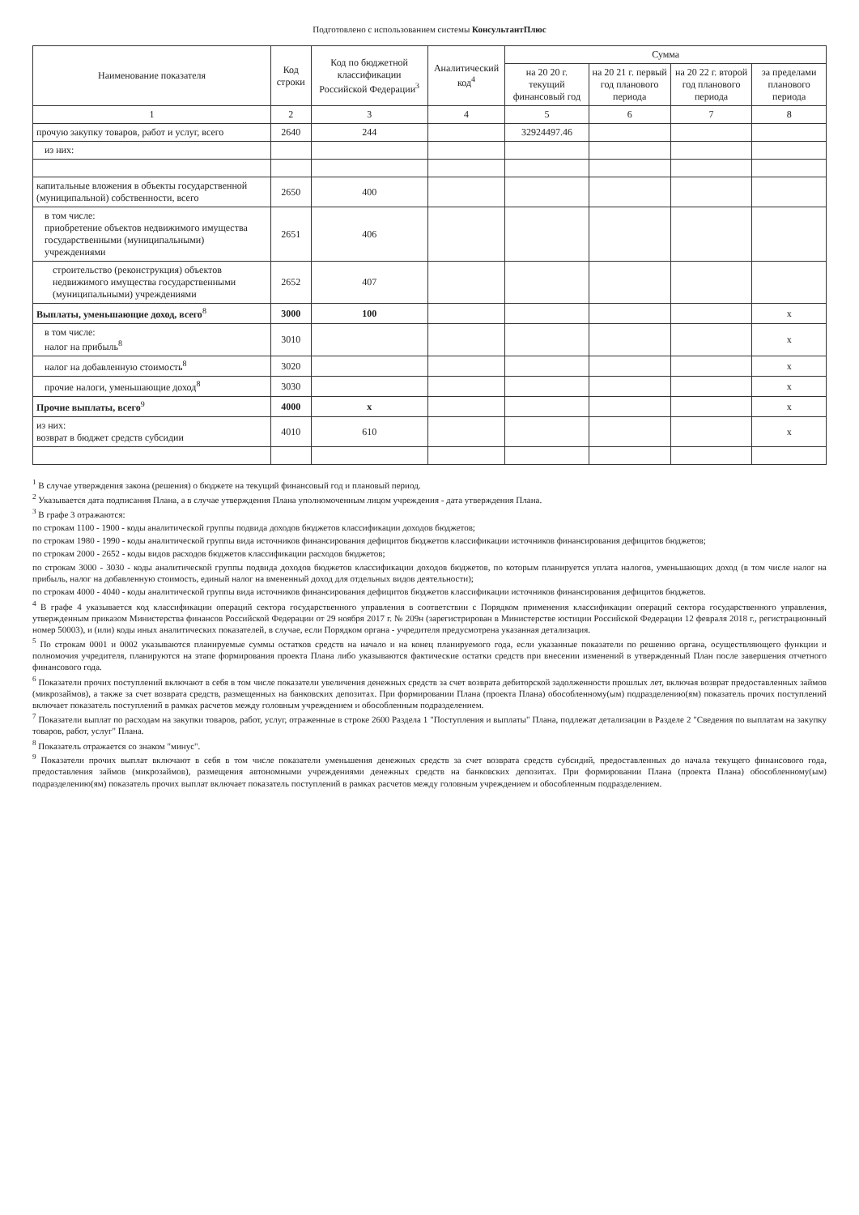Подготовлено с использованием системы КонсультантПлюс
| Наименование показателя | Код строки | Код по бюджетной классификации Российской Федерации<sup>3</sup> | Аналитический код<sup>4</sup> | Сумма | | | |
| --- | --- | --- | --- | --- | --- | --- | --- |
| | | | | на 20 20 г. текущий финансовый год | на 20 21 г. первый год планового периода | на 20 22 г. второй год планового периода | за пределами планового периода |
| 1 | 2 | 3 | 4 | 5 | 6 | 7 | 8 |
| прочую закупку товаров, работ и услуг, всего | 2640 | 244 | | 32924497.46 | | | |
| из них: | | | | | | | |
| капитальные вложения в объекты государственной (муниципальной) собственности, всего | 2650 | 400 | | | | | |
| в том числе: приобретение объектов недвижимого имущества государственными (муниципальными) учреждениями | 2651 | 406 | | | | | |
| строительство (реконструкция) объектов недвижимого имущества государственными (муниципальными) учреждениями | 2652 | 407 | | | | | |
| Выплаты, уменьшающие доход, всего<sup>8</sup> | 3000 | 100 | | | | | x |
| в том числе: налог на прибыль<sup>8</sup> | 3010 | | | | | | x |
| налог на добавленную стоимость<sup>8</sup> | 3020 | | | | | | x |
| прочие налоги, уменьшающие доход<sup>8</sup> | 3030 | | | | | | x |
| Прочие выплаты, всего<sup>9</sup> | 4000 | x | | | | | x |
| из них: возврат в бюджет средств субсидии | 4010 | 610 | | | | | x |
<sup>1</sup> В случае утверждения закона (решения) о бюджете на текущий финансовый год и плановый период.
<sup>2</sup> Указывается дата подписания Плана, а в случае утверждения Плана уполномоченным лицом учреждения - дата утверждения Плана.
<sup>3</sup> В графе 3 отражаются:
по строкам 1100 - 1900 - коды аналитической группы подвида доходов бюджетов классификации доходов бюджетов;
по строкам 1980 - 1990 - коды аналитической группы вида источников финансирования дефицитов бюджетов классификации источников финансирования дефицитов бюджетов;
по строкам 2000 - 2652 - коды видов расходов бюджетов классификации расходов бюджетов;
по строкам 3000 - 3030 - коды аналитической группы подвида доходов бюджетов классификации доходов бюджетов, по которым планируется уплата налогов, уменьшающих доход (в том числе налог на прибыль, налог на добавленную стоимость, единый налог на вмененный доход для отдельных видов деятельности);
по строкам 4000 - 4040 - коды аналитической группы вида источников финансирования дефицитов бюджетов классификации источников финансирования дефицитов бюджетов.
<sup>4</sup> В графе 4 указывается код классификации операций сектора государственного управления в соответствии с Порядком применения классификации операций сектора государственного управления, утвержденным приказом Министерства финансов Российской Федерации от 29 ноября 2017 г. № 209н (зарегистрирован в Министерстве юстиции Российской Федерации 12 февраля 2018 г., регистрационный номер 50003), и (или) коды иных аналитических показателей, в случае, если Порядком органа - учредителя предусмотрена указанная детализация.
<sup>5</sup> По строкам 0001 и 0002 указываются планируемые суммы остатков средств на начало и на конец планируемого года, если указанные показатели по решению органа, осуществляющего функции и полномочия учредителя, планируются на этапе формирования проекта Плана либо указываются фактические остатки средств при внесении изменений в утвержденный План после завершения отчетного финансового года.
<sup>6</sup> Показатели прочих поступлений включают в себя в том числе показатели увеличения денежных средств за счет возврата дебиторской задолженности прошлых лет, включая возврат предоставленных займов (микрозаймов), а также за счет возврата средств, размещенных на банковских депозитах. При формировании Плана (проекта Плана) обособленному(ым) подразделению(ям) показатель прочих поступлений включает показатель поступлений в рамках расчетов между головным учреждением и обособленным подразделением.
<sup>7</sup> Показатели выплат по расходам на закупки товаров, работ, услуг, отраженные в строке 2600 Раздела 1 "Поступления и выплаты" Плана, подлежат детализации в Разделе 2 "Сведения по выплатам на закупку товаров, работ, услуг" Плана.
<sup>8</sup> Показатель отражается со знаком "минус".
<sup>9</sup> Показатели прочих выплат включают в себя в том числе показатели уменьшения денежных средств за счет возврата средств субсидий, предоставленных до начала текущего финансового года, предоставления займов (микрозаймов), размещения автономными учреждениями денежных средств на банковских депозитах. При формировании Плана (проекта Плана) обособленному(ым) подразделению(ям) показатель прочих выплат включает показатель поступлений в рамках расчетов между головным учреждением и обособленным подразделением.